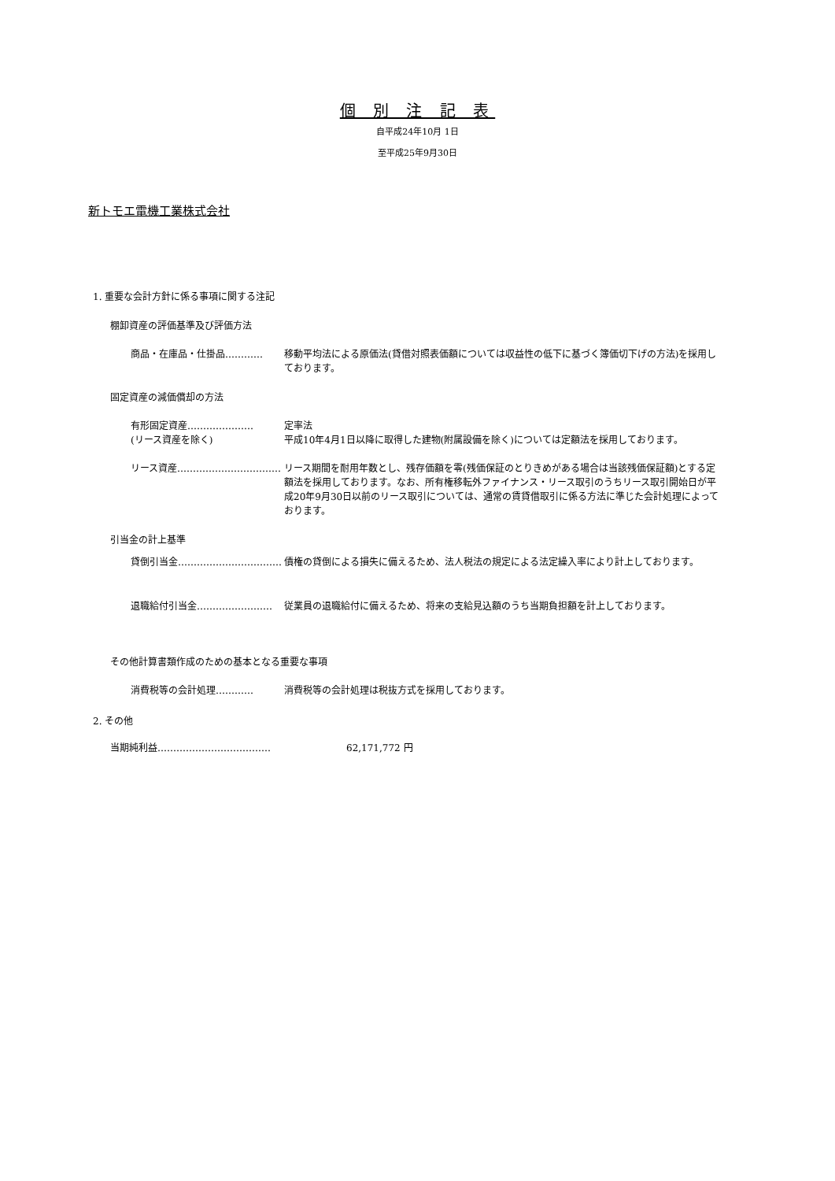個 別 注 記 表
自平成24年10月 1日
至平成25年9月30日
新トモエ電機工業株式会社
1. 重要な会計方針に係る事項に関する注記
棚卸資産の評価基準及び評価方法
商品・在庫品・仕掛品………… 移動平均法による原価法(貸借対照表価額については収益性の低下に基づく簿価切下げの方法)を採用しております。
固定資産の減価償却の方法
有形固定資産…………………
(リース資産を除く)
定率法
平成10年4月1日以降に取得した建物(附属設備を除く)については定額法を採用しております。
リース資産…………………………… リース期間を耐用年数とし、残存価額を零(残価保証のとりきめがある場合は当該残価保証額)とする定額法を採用しております。なお、所有権移転外ファイナンス・リース取引のうちリース取引開始日が平成20年9月30日以前のリース取引については、通常の賃貸借取引に係る方法に準じた会計処理によっております。
引当金の計上基準
貸倒引当金…………………………… 債権の貸倒による損失に備えるため、法人税法の規定による法定繰入率により計上しております。
退職給付引当金…………………… 従業員の退職給付に備えるため、将来の支給見込額のうち当期負担額を計上しております。
その他計算書類作成のための基本となる重要な事項
消費税等の会計処理………… 消費税等の会計処理は税抜方式を採用しております。
2. その他
当期純利益……………………………… 62,171,772 円